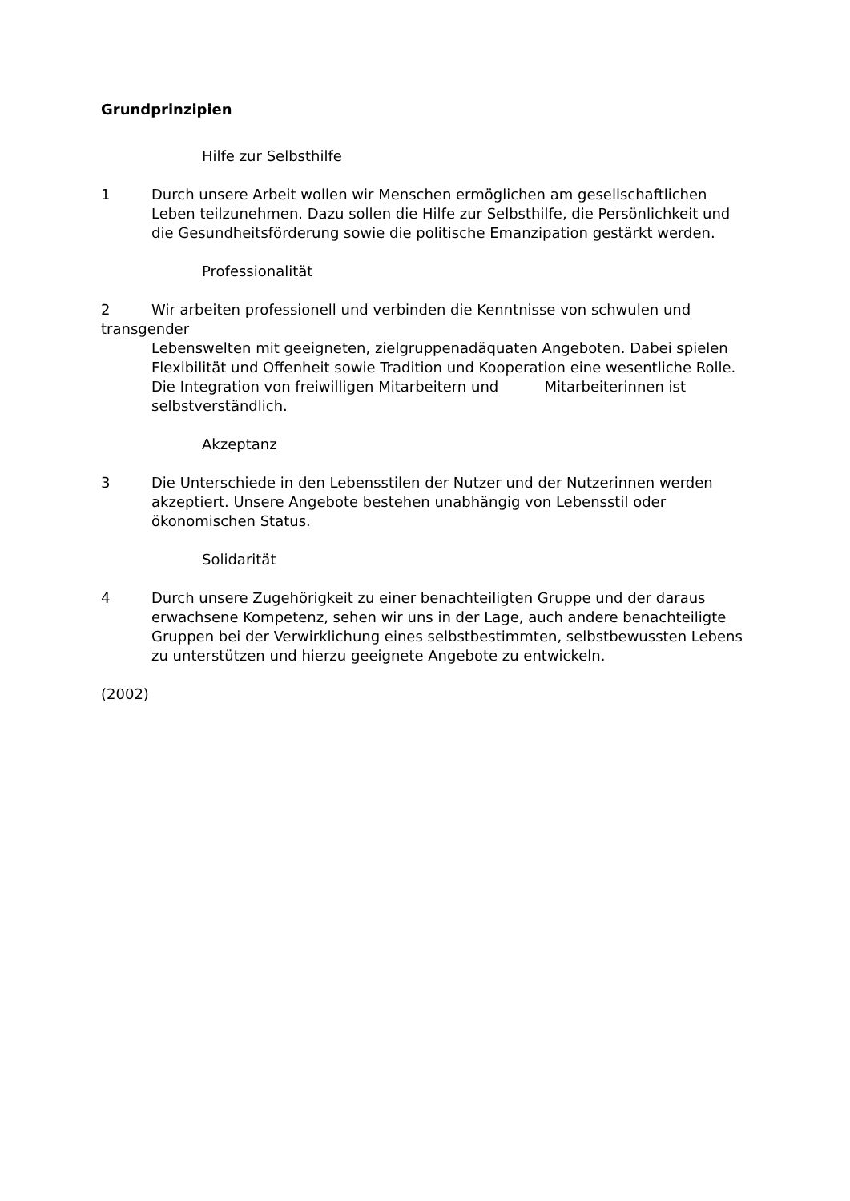Grundprinzipien
Hilfe zur Selbsthilfe
1 Durch unsere Arbeit wollen wir Menschen ermöglichen am gesellschaftlichen Leben teilzunehmen. Dazu sollen die Hilfe zur Selbsthilfe, die Persönlichkeit und die Gesundheitsförderung sowie die politische Emanzipation gestärkt werden.
Professionalität
2 Wir arbeiten professionell und verbinden die Kenntnisse von schwulen und transgender
Lebenswelten mit geeigneten, zielgruppenadäquaten Angeboten. Dabei spielen Flexibilität und Offenheit sowie Tradition und Kooperation eine wesentliche Rolle. Die Integration von freiwilligen Mitarbeitern und Mitarbeiterinnen ist selbstverständlich.
Akzeptanz
3 Die Unterschiede in den Lebensstilen der Nutzer und der Nutzerinnen werden akzeptiert. Unsere Angebote bestehen unabhängig von Lebensstil oder ökonomischen Status.
Solidarität
4 Durch unsere Zugehörigkeit zu einer benachteiligten Gruppe und der daraus erwachsene Kompetenz, sehen wir uns in der Lage, auch andere benachteiligte Gruppen bei der Verwirklichung eines selbstbestimmten, selbstbewussten Lebens zu unterstützen und hierzu geeignete Angebote zu entwickeln.
(2002)